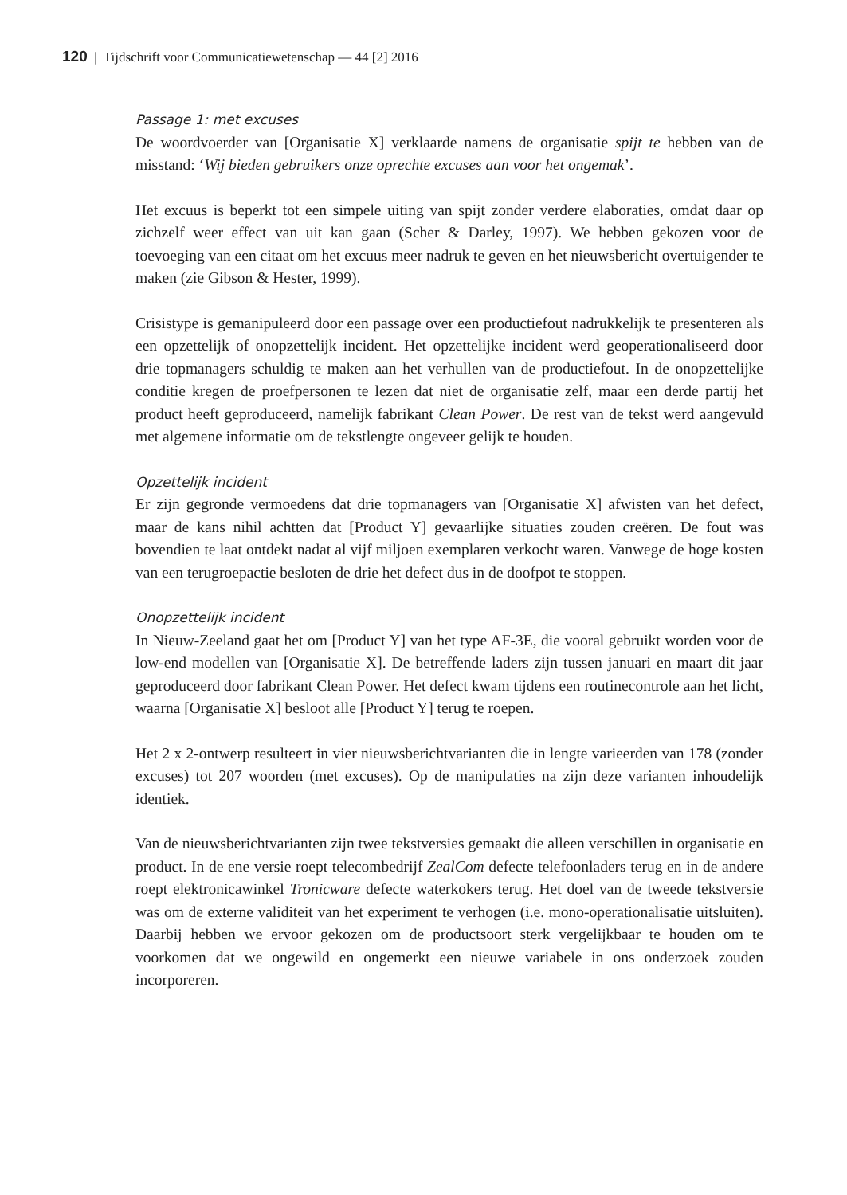120 | Tijdschrift voor Communicatiewetenschap — 44 [2] 2016
Passage 1: met excuses
De woordvoerder van [Organisatie X] verklaarde namens de organisatie spijt te hebben van de misstand: ‘Wij bieden gebruikers onze oprechte excuses aan voor het ongemak’.
Het excuus is beperkt tot een simpele uiting van spijt zonder verdere elaboraties, omdat daar op zichzelf weer effect van uit kan gaan (Scher & Darley, 1997). We hebben gekozen voor de toevoeging van een citaat om het excuus meer nadruk te geven en het nieuwsbericht overtuigender te maken (zie Gibson & Hester, 1999).
Crisistype is gemanipuleerd door een passage over een productiefout nadrukkelijk te presenteren als een opzettelijk of onopzettelijk incident. Het opzettelijke incident werd geoperationaliseerd door drie topmanagers schuldig te maken aan het verhullen van de productiefout. In de onopzettelijke conditie kregen de proefpersonen te lezen dat niet de organisatie zelf, maar een derde partij het product heeft geproduceerd, namelijk fabrikant Clean Power. De rest van de tekst werd aangevuld met algemene informatie om de tekstlengte ongeveer gelijk te houden.
Opzettelijk incident
Er zijn gegronde vermoedens dat drie topmanagers van [Organisatie X] afwisten van het defect, maar de kans nihil achtten dat [Product Y] gevaarlijke situaties zouden creëren. De fout was bovendien te laat ontdekt nadat al vijf miljoen exemplaren verkocht waren. Vanwege de hoge kosten van een terugroepactie besloten de drie het defect dus in de doofpot te stoppen.
Onopzettelijk incident
In Nieuw-Zeeland gaat het om [Product Y] van het type AF-3E, die vooral gebruikt worden voor de low-end modellen van [Organisatie X]. De betreffende laders zijn tussen januari en maart dit jaar geproduceerd door fabrikant Clean Power. Het defect kwam tijdens een routinecontrole aan het licht, waarna [Organisatie X] besloot alle [Product Y] terug te roepen.
Het 2 x 2-ontwerp resulteert in vier nieuwsberichtvarianten die in lengte varieerden van 178 (zonder excuses) tot 207 woorden (met excuses). Op de manipulaties na zijn deze varianten inhoudelijk identiek.
Van de nieuwsberichtvarianten zijn twee tekstversies gemaakt die alleen verschillen in organisatie en product. In de ene versie roept telecombedrijf ZealCom defecte telefoonladers terug en in de andere roept elektronicawinkel Tronicware defecte waterkokers terug. Het doel van de tweede tekstversie was om de externe validiteit van het experiment te verhogen (i.e. mono-operationalisatie uitsluiten). Daarbij hebben we ervoor gekozen om de productsoort sterk vergelijkbaar te houden om te voorkomen dat we ongewild en ongemerkt een nieuwe variabele in ons onderzoek zouden incorporeren.